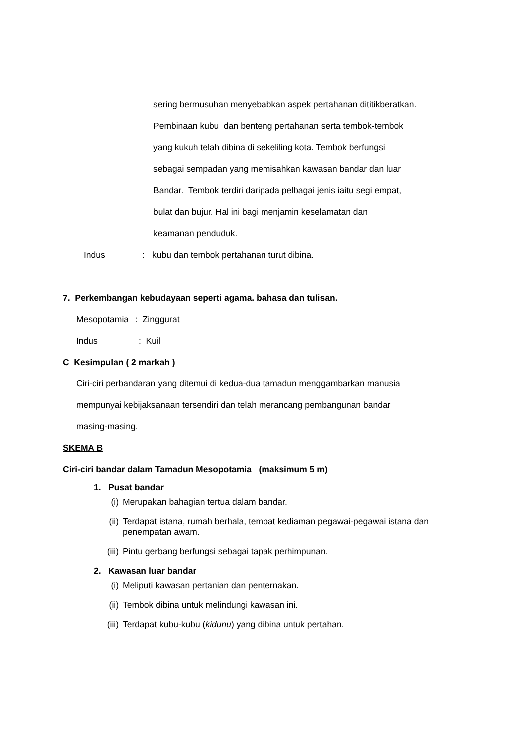sering bermusuhan menyebabkan aspek pertahanan dititikberatkan.
Pembinaan kubu dan benteng pertahanan serta tembok-tembok
yang kukuh telah dibina di sekeliling kota. Tembok berfungsi
sebagai sempadan yang memisahkan kawasan bandar dan luar
Bandar. Tembok terdiri daripada pelbagai jenis iaitu segi empat,
bulat dan bujur. Hal ini bagi menjamin keselamatan dan
keamanan penduduk.
Indus: kubu dan tembok pertahanan turut dibina.
7. Perkembangan kebudayaan seperti agama. bahasa dan tulisan.
Mesopotamia: Zinggurat
Indus: Kuil
C Kesimpulan ( 2 markah )
Ciri-ciri perbandaran yang ditemui di kedua-dua tamadun menggambarkan manusia
mempunyai kebijaksanaan tersendiri dan telah merancang pembangunan bandar
masing-masing.
SKEMA B
Ciri-ciri bandar dalam Tamadun Mesopotamia (maksimum 5 m)
1. Pusat bandar
(i) Merupakan bahagian tertua dalam bandar.
(ii) Terdapat istana, rumah berhala, tempat kediaman pegawai-pegawai istana dan penempatan awam.
(iii) Pintu gerbang berfungsi sebagai tapak perhimpunan.
2. Kawasan luar bandar
(i) Meliputi kawasan pertanian dan penternakan.
(ii) Tembok dibina untuk melindungi kawasan ini.
(iii) Terdapat kubu-kubu (kidunu) yang dibina untuk pertahan.